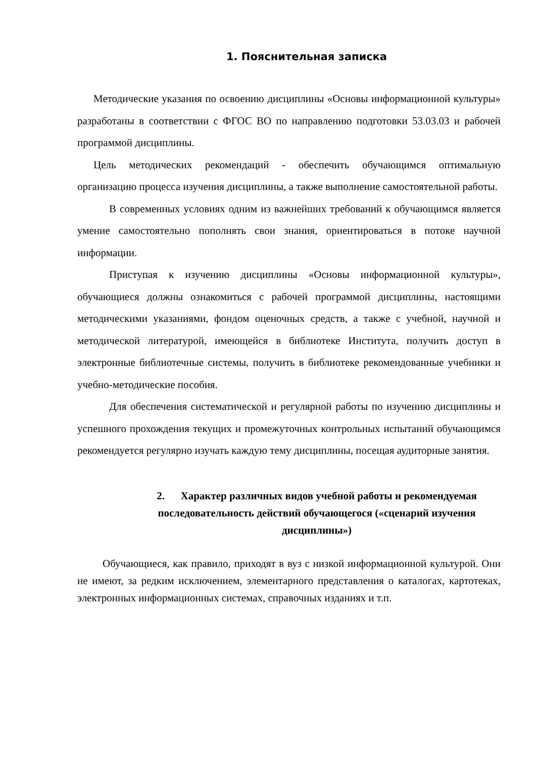1. Пояснительная записка
Методические указания по освоению дисциплины «Основы информационной культуры» разработаны в соответствии с ФГОС ВО по направлению подготовки 53.03.03 и рабочей программой дисциплины.
Цель методических рекомендаций - обеспечить обучающимся оптимальную организацию процесса изучения дисциплины, а также выполнение самостоятельной работы.
В современных условиях одним из важнейших требований к обучающимся является умение самостоятельно пополнять свои знания, ориентироваться в потоке научной информации.
Приступая к изучению дисциплины «Основы информационной культуры», обучающиеся должны ознакомиться с рабочей программой дисциплины, настоящими методическими указаниями, фондом оценочных средств, а также с учебной, научной и методической литературой, имеющейся в библиотеке Института, получить доступ в электронные библиотечные системы, получить в библиотеке рекомендованные учебники и учебно-методические пособия.
Для обеспечения систематической и регулярной работы по изучению дисциплины и успешного прохождения текущих и промежуточных контрольных испытаний обучающимся рекомендуется регулярно изучать каждую тему дисциплины, посещая аудиторные занятия.
2. Характер различных видов учебной работы и рекомендуемая последовательность действий обучающегося («сценарий изучения дисциплины»)
Обучающиеся, как правило, приходят в вуз с низкой информационной культурой. Они не имеют, за редким исключением, элементарного представления о каталогах, картотеках, электронных информационных системах, справочных изданиях и т.п.